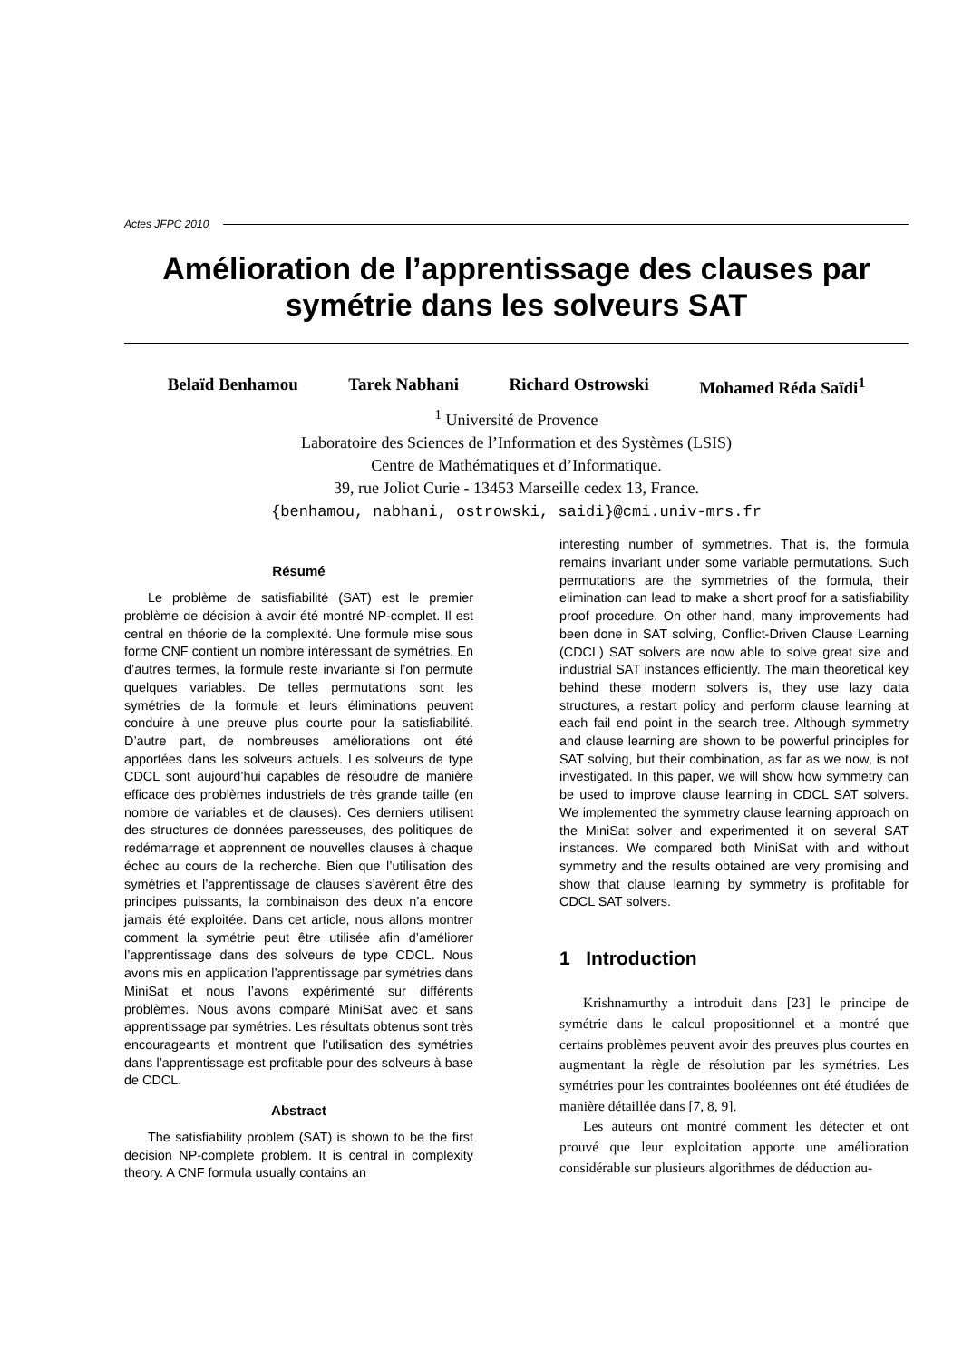Actes JFPC 2010
Amélioration de l’apprentissage des clauses par symétrie dans les solveurs SAT
Belaïd Benhamou Tarek Nabhani Richard Ostrowski Mohamed Réda Saïdi<sup>1</sup>
<sup>1</sup> Université de Provence
Laboratoire des Sciences de l’Information et des Systèmes (LSIS)
Centre de Mathématiques et d’Informatique.
39, rue Joliot Curie - 13453 Marseille cedex 13, France.
{benhamou, nabhani, ostrowski, saidi}@cmi.univ-mrs.fr
Résumé
Le problème de satisfiabilité (SAT) est le premier problème de décision à avoir été montré NP-complet. Il est central en théorie de la complexité. Une formule mise sous forme CNF contient un nombre intéressant de symétries. En d’autres termes, la formule reste invariante si l’on permute quelques variables. De telles permutations sont les symétries de la formule et leurs éliminations peuvent conduire à une preuve plus courte pour la satisfiabilité. D’autre part, de nombreuses améliorations ont été apportées dans les solveurs actuels. Les solveurs de type CDCL sont aujourd’hui capables de résoudre de manière efficace des problèmes industriels de très grande taille (en nombre de variables et de clauses). Ces derniers utilisent des structures de données paresseuses, des politiques de redémarrage et apprennent de nouvelles clauses à chaque échec au cours de la recherche. Bien que l’utilisation des symétries et l’apprentissage de clauses s’avèrent être des principes puissants, la combinaison des deux n’a encore jamais été exploitée. Dans cet article, nous allons montrer comment la symétrie peut être utilisée afin d’améliorer l’apprentissage dans des solveurs de type CDCL. Nous avons mis en application l’apprentissage par symétries dans MiniSat et nous l’avons expérimenté sur différents problèmes. Nous avons comparé MiniSat avec et sans apprentissage par symétries. Les résultats obtenus sont très encourageants et montrent que l’utilisation des symétries dans l’apprentissage est profitable pour des solveurs à base de CDCL.
Abstract
The satisfiability problem (SAT) is shown to be the first decision NP-complete problem. It is central in complexity theory. A CNF formula usually contains an
interesting number of symmetries. That is, the formula remains invariant under some variable permutations. Such permutations are the symmetries of the formula, their elimination can lead to make a short proof for a satisfiability proof procedure. On other hand, many improvements had been done in SAT solving, Conflict-Driven Clause Learning (CDCL) SAT solvers are now able to solve great size and industrial SAT instances efficiently. The main theoretical key behind these modern solvers is, they use lazy data structures, a restart policy and perform clause learning at each fail end point in the search tree. Although symmetry and clause learning are shown to be powerful principles for SAT solving, but their combination, as far as we now, is not investigated. In this paper, we will show how symmetry can be used to improve clause learning in CDCL SAT solvers. We implemented the symmetry clause learning approach on the MiniSat solver and experimented it on several SAT instances. We compared both MiniSat with and without symmetry and the results obtained are very promising and show that clause learning by symmetry is profitable for CDCL SAT solvers.
1 Introduction
Krishnamurthy a introduit dans [23] le principe de symétrie dans le calcul propositionnel et a montré que certains problèmes peuvent avoir des preuves plus courtes en augmentant la règle de résolution par les symétries. Les symétries pour les contraintes booléennes ont été étudiées de manière détaillée dans [7, 8, 9].
Les auteurs ont montré comment les détecter et ont prouvé que leur exploitation apporte une amélioration considérable sur plusieurs algorithmes de déduction au-